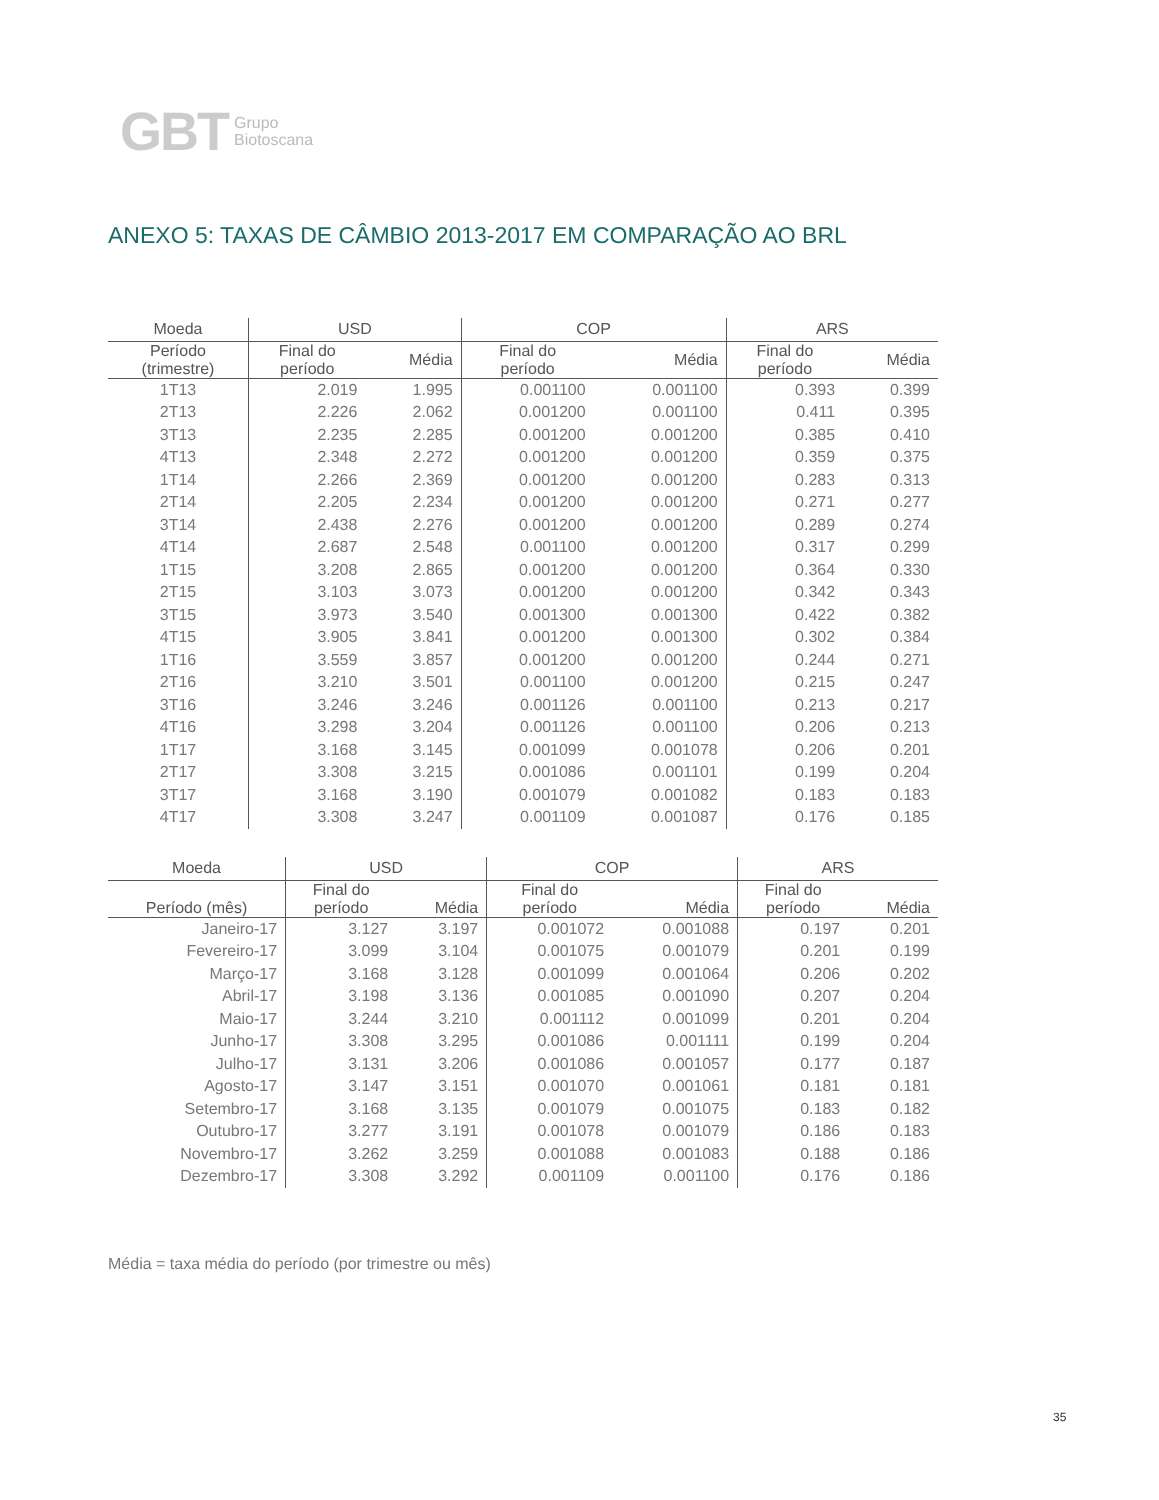GBT Grupo
Biotoscana
ANEXO 5: TAXAS DE CÂMBIO 2013-2017 EM COMPARAÇÃO AO BRL
| Moeda | USD | | COP | | ARS | |
| --- | --- | --- | --- | --- | --- | --- |
| Período (trimestre) | Final do período | Média | Final do período | Média | Final do período | Média |
| 1T13 | 2.019 | 1.995 | 0.001100 | 0.001100 | 0.393 | 0.399 |
| 2T13 | 2.226 | 2.062 | 0.001200 | 0.001100 | 0.411 | 0.395 |
| 3T13 | 2.235 | 2.285 | 0.001200 | 0.001200 | 0.385 | 0.410 |
| 4T13 | 2.348 | 2.272 | 0.001200 | 0.001200 | 0.359 | 0.375 |
| 1T14 | 2.266 | 2.369 | 0.001200 | 0.001200 | 0.283 | 0.313 |
| 2T14 | 2.205 | 2.234 | 0.001200 | 0.001200 | 0.271 | 0.277 |
| 3T14 | 2.438 | 2.276 | 0.001200 | 0.001200 | 0.289 | 0.274 |
| 4T14 | 2.687 | 2.548 | 0.001100 | 0.001200 | 0.317 | 0.299 |
| 1T15 | 3.208 | 2.865 | 0.001200 | 0.001200 | 0.364 | 0.330 |
| 2T15 | 3.103 | 3.073 | 0.001200 | 0.001200 | 0.342 | 0.343 |
| 3T15 | 3.973 | 3.540 | 0.001300 | 0.001300 | 0.422 | 0.382 |
| 4T15 | 3.905 | 3.841 | 0.001200 | 0.001300 | 0.302 | 0.384 |
| 1T16 | 3.559 | 3.857 | 0.001200 | 0.001200 | 0.244 | 0.271 |
| 2T16 | 3.210 | 3.501 | 0.001100 | 0.001200 | 0.215 | 0.247 |
| 3T16 | 3.246 | 3.246 | 0.001126 | 0.001100 | 0.213 | 0.217 |
| 4T16 | 3.298 | 3.204 | 0.001126 | 0.001100 | 0.206 | 0.213 |
| 1T17 | 3.168 | 3.145 | 0.001099 | 0.001078 | 0.206 | 0.201 |
| 2T17 | 3.308 | 3.215 | 0.001086 | 0.001101 | 0.199 | 0.204 |
| 3T17 | 3.168 | 3.190 | 0.001079 | 0.001082 | 0.183 | 0.183 |
| 4T17 | 3.308 | 3.247 | 0.001109 | 0.001087 | 0.176 | 0.185 |
| Moeda | USD | | COP | | ARS | |
| --- | --- | --- | --- | --- | --- | --- |
| Período (mês) | Final do período | Média | Final do período | Média | Final do período | Média |
| Janeiro-17 | 3.127 | 3.197 | 0.001072 | 0.001088 | 0.197 | 0.201 |
| Fevereiro-17 | 3.099 | 3.104 | 0.001075 | 0.001079 | 0.201 | 0.199 |
| Março-17 | 3.168 | 3.128 | 0.001099 | 0.001064 | 0.206 | 0.202 |
| Abril-17 | 3.198 | 3.136 | 0.001085 | 0.001090 | 0.207 | 0.204 |
| Maio-17 | 3.244 | 3.210 | 0.001112 | 0.001099 | 0.201 | 0.204 |
| Junho-17 | 3.308 | 3.295 | 0.001086 | 0.001111 | 0.199 | 0.204 |
| Julho-17 | 3.131 | 3.206 | 0.001086 | 0.001057 | 0.177 | 0.187 |
| Agosto-17 | 3.147 | 3.151 | 0.001070 | 0.001061 | 0.181 | 0.181 |
| Setembro-17 | 3.168 | 3.135 | 0.001079 | 0.001075 | 0.183 | 0.182 |
| Outubro-17 | 3.277 | 3.191 | 0.001078 | 0.001079 | 0.186 | 0.183 |
| Novembro-17 | 3.262 | 3.259 | 0.001088 | 0.001083 | 0.188 | 0.186 |
| Dezembro-17 | 3.308 | 3.292 | 0.001109 | 0.001100 | 0.176 | 0.186 |
Média = taxa média do período (por trimestre ou mês)
35